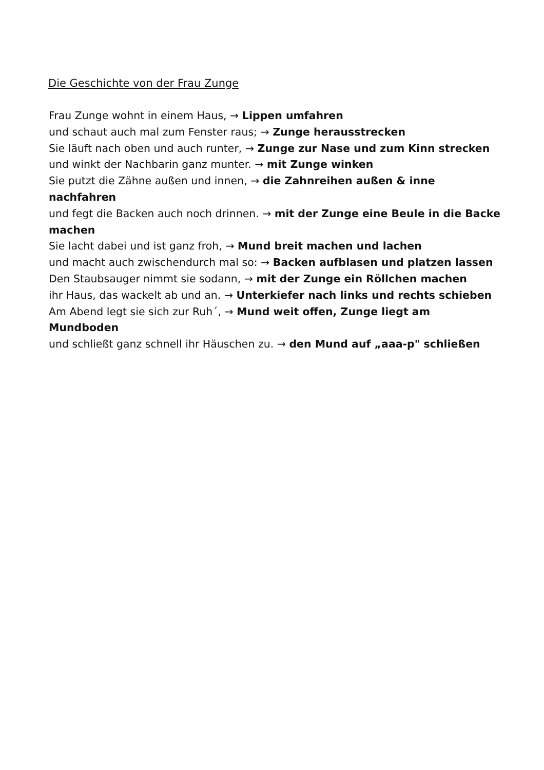Die Geschichte von der Frau Zunge
Frau Zunge wohnt in einem Haus, → Lippen umfahren
und schaut auch mal zum Fenster raus; → Zunge herausstrecken
Sie läuft nach oben und auch runter, → Zunge zur Nase und zum Kinn strecken
und winkt der Nachbarin ganz munter. → mit Zunge winken
Sie putzt die Zähne außen und innen, → die Zahnreihen außen & inne nachfahren
und fegt die Backen auch noch drinnen. → mit der Zunge eine Beule in die Backe machen
Sie lacht dabei und ist ganz froh, → Mund breit machen und lachen
und macht auch zwischendurch mal so: → Backen aufblasen und platzen lassen
Den Staubsauger nimmt sie sodann, → mit der Zunge ein Röllchen machen
ihr Haus, das wackelt ab und an. → Unterkiefer nach links und rechts schieben
Am Abend legt sie sich zur Ruh´, → Mund weit offen, Zunge liegt am Mundboden
und schließt ganz schnell ihr Häuschen zu. → den Mund auf „aaa-p" schließen